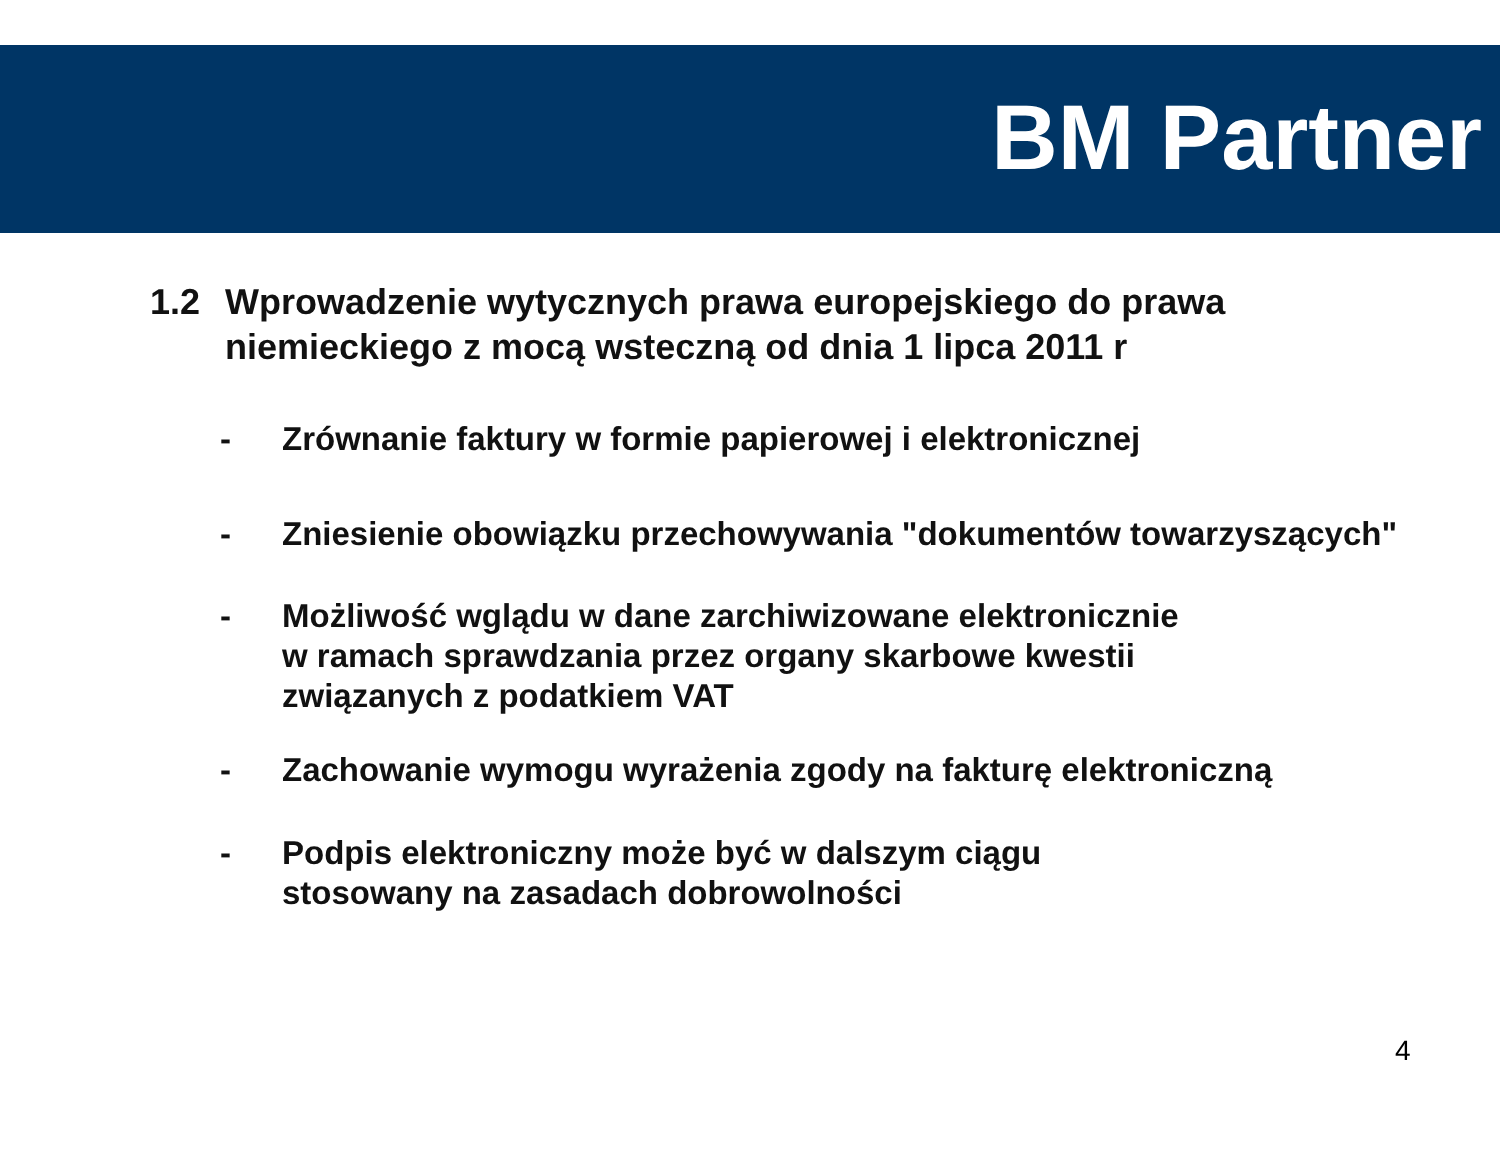BM Partner
1.2 Wprowadzenie wytycznych prawa europejskiego do prawa
niemieckiego z mocą wsteczną od dnia 1 lipca 2011 r
- Zrównanie faktury w formie papierowej i elektronicznej
- Zniesienie obowiązku przechowywania "dokumentów towarzyszących"
- Możliwość wglądu w dane zarchiwizowane elektronicznie
w ramach sprawdzania przez organy skarbowe kwestii
związanych z podatkiem VAT
- Zachowanie wymogu wyrażenia zgody na fakturę elektroniczną
- Podpis elektroniczny może być w dalszym ciągu
stosowany na zasadach dobrowolności
4